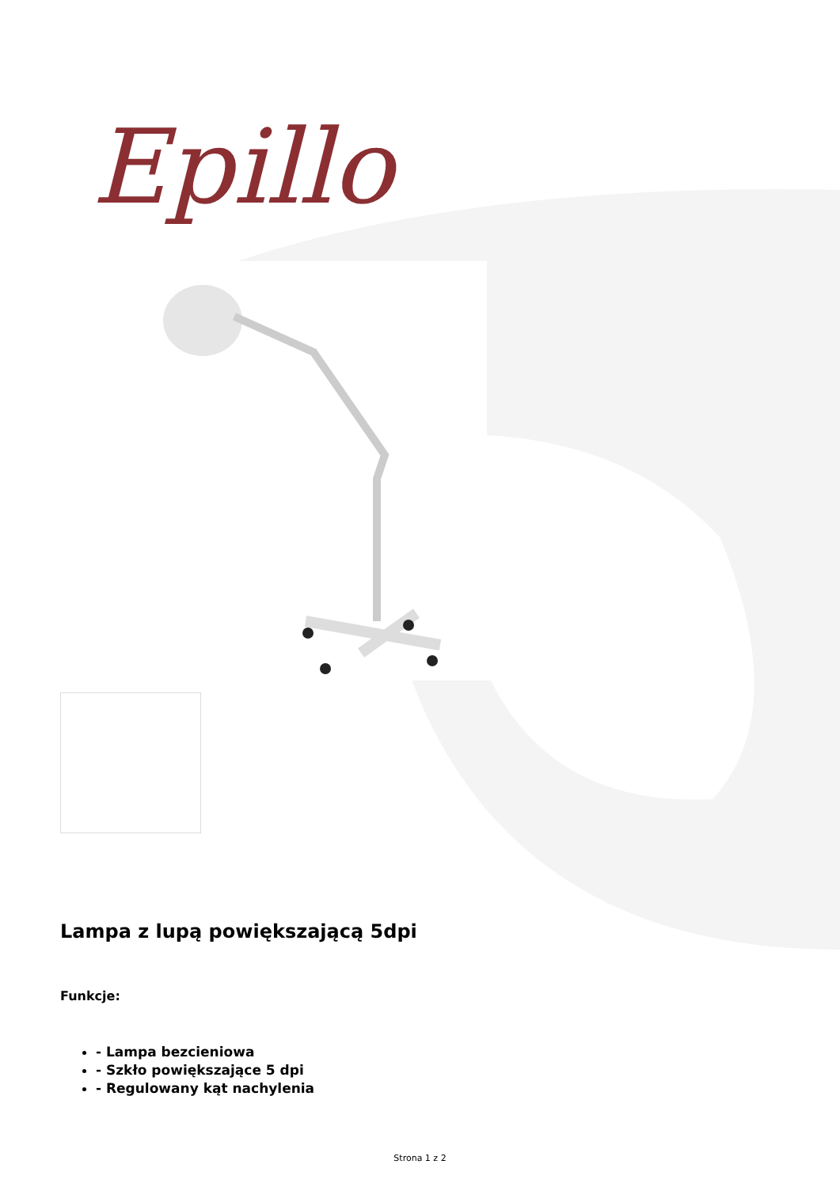Epillo
Lampa z lupą powiększającą 5dpi
Funkcje:
- Lampa bezcieniowa
- Szkło powiększające 5 dpi
- Regulowany kąt nachylenia
Strona 1 z 2